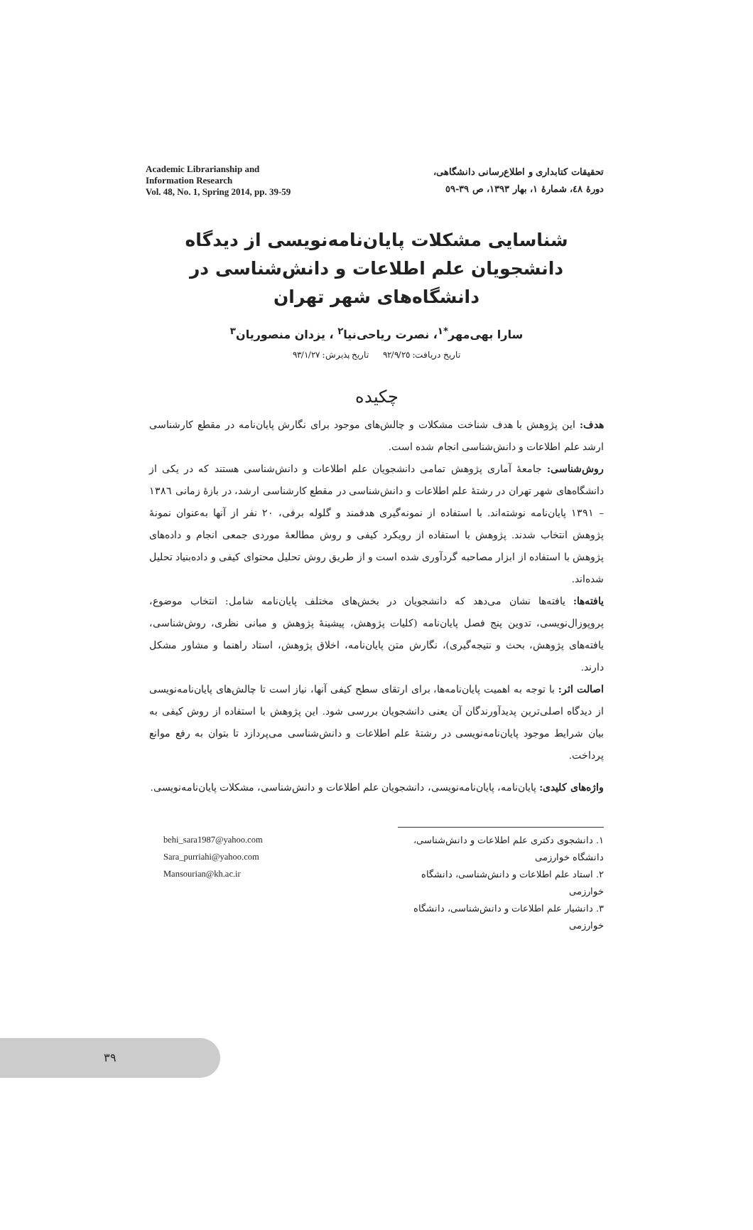Academic Librarianship and
Information Research
Vol. 48, No. 1, Spring 2014, pp. 39-59
تحقیقات کتابداری و اطلاع‌رسانی دانشگاهی،
دورۀ ٤٨، شمارۀ ١، بهار ١٣٩٣، ص ٣٩-٥٩
شناسایی مشکلات پایان‌نامه‌نویسی از دیدگاه دانشجویان علم اطلاعات و دانش‌شناسی در دانشگاه‌های شهر تهران
سارا بهی‌مهر<sup>*١</sup>، نصرت ریاحی‌نیا<sup>٢</sup> ، یزدان منصوریان<sup>٣</sup>
تاریخ دریافت: ٩٢/٩/٢٥ تاریخ پذیرش: ٩٣/١/٢٧
چکیده
هدف: این پژوهش با هدف شناخت مشکلات و چالش‌های موجود برای نگارش پایان‌نامه در مقطع کارشناسی ارشد علم اطلاعات و دانش‌شناسی انجام شده است.
روش‌شناسی: جامعۀ آماری پژوهش تمامی دانشجویان علم اطلاعات و دانش‌شناسی هستند که در یکی از دانشگاه‌های شهر تهران در رشتۀ علم اطلاعات و دانش‌شناسی در مقطع کارشناسی ارشد، در بازۀ زمانی ١٣٨٦ – ١٣٩١ پایان‌نامه نوشته‌اند. با استفاده از نمونه‌گیری هدفمند و گلوله برفی، ٢٠ نفر از آنها به‌عنوان نمونۀ پژوهش انتخاب شدند. پژوهش با استفاده از رویکرد کیفی و روش مطالعۀ موردی جمعی انجام و داده‌های پژوهش با استفاده از ابزار مصاحبه گردآوری شده است و از طریق روش تحلیل محتوای کیفی و داده‌بنیاد تحلیل شده‌اند.
یافته‌ها: یافته‌ها نشان می‌دهد که دانشجویان در بخش‌های مختلف پایان‌نامه شامل: انتخاب موضوع، پروپوزال‌نویسی، تدوین پنج فصل پایان‌نامه (کلیات پژوهش، پیشینۀ پژوهش و مبانی نظری، روش‌شناسی، یافته‌های پژوهش، بحث و نتیجه‌گیری)، نگارش متن پایان‌نامه، اخلاق پژوهش، استاد راهنما و مشاور مشکل دارند.
اصالت اثر: با توجه به اهمیت پایان‌نامه‌ها، برای ارتقای سطح کیفی آنها، نیاز است تا چالش‌های پایان‌نامه‌نویسی از دیدگاه اصلی‌ترین پدیدآورندگان آن یعنی دانشجویان بررسی شود. این پژوهش با استفاده از روش کیفی به بیان شرایط موجود پایان‌نامه‌نویسی در رشتۀ علم اطلاعات و دانش‌شناسی می‌پردازد تا بتوان به رفع موانع پرداخت.
واژه‌های کلیدی: پایان‌نامه، پایان‌نامه‌نویسی، دانشجویان علم اطلاعات و دانش‌شناسی، مشکلات پایان‌نامه‌نویسی.
behi_sara1987@yahoo.com
Sara_purriahi@yahoo.com
Mansourian@kh.ac.ir
١. دانشجوی دکتری علم اطلاعات و دانش‌شناسی، دانشگاه خوارزمی
٢. استاد علم اطلاعات و دانش‌شناسی، دانشگاه خوارزمی
٣. دانشیار علم اطلاعات و دانش‌شناسی، دانشگاه خوارزمی
٣٩